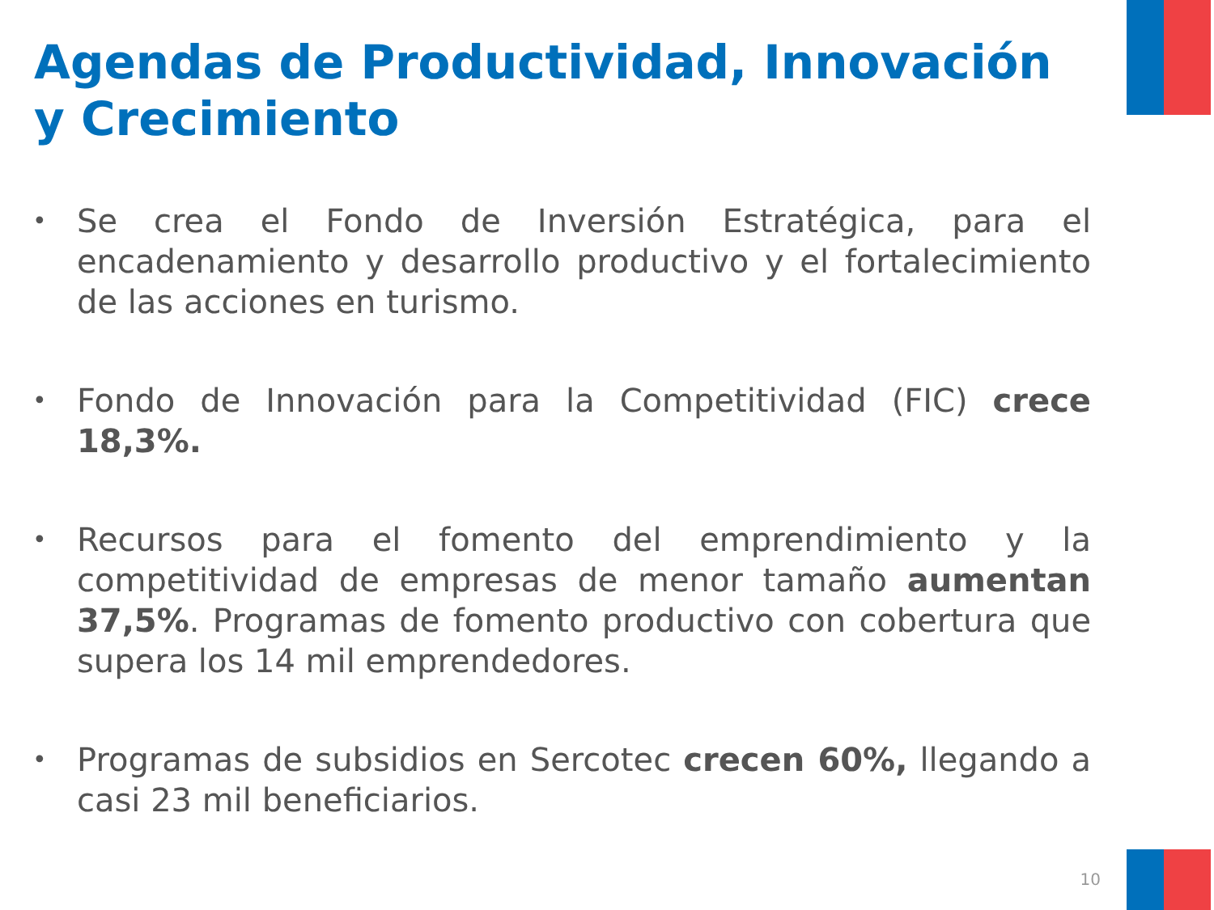Agendas de Productividad, Innovación y Crecimiento
• Se crea el Fondo de Inversión Estratégica, para el encadenamiento y desarrollo productivo y el fortalecimiento de las acciones en turismo.
• Fondo de Innovación para la Competitividad (FIC) crece 18,3%.
• Recursos para el fomento del emprendimiento y la competitividad de empresas de menor tamaño aumentan 37,5%. Programas de fomento productivo con cobertura que supera los 14 mil emprendedores.
• Programas de subsidios en Sercotec crecen 60%, llegando a casi 23 mil beneficiarios.
10